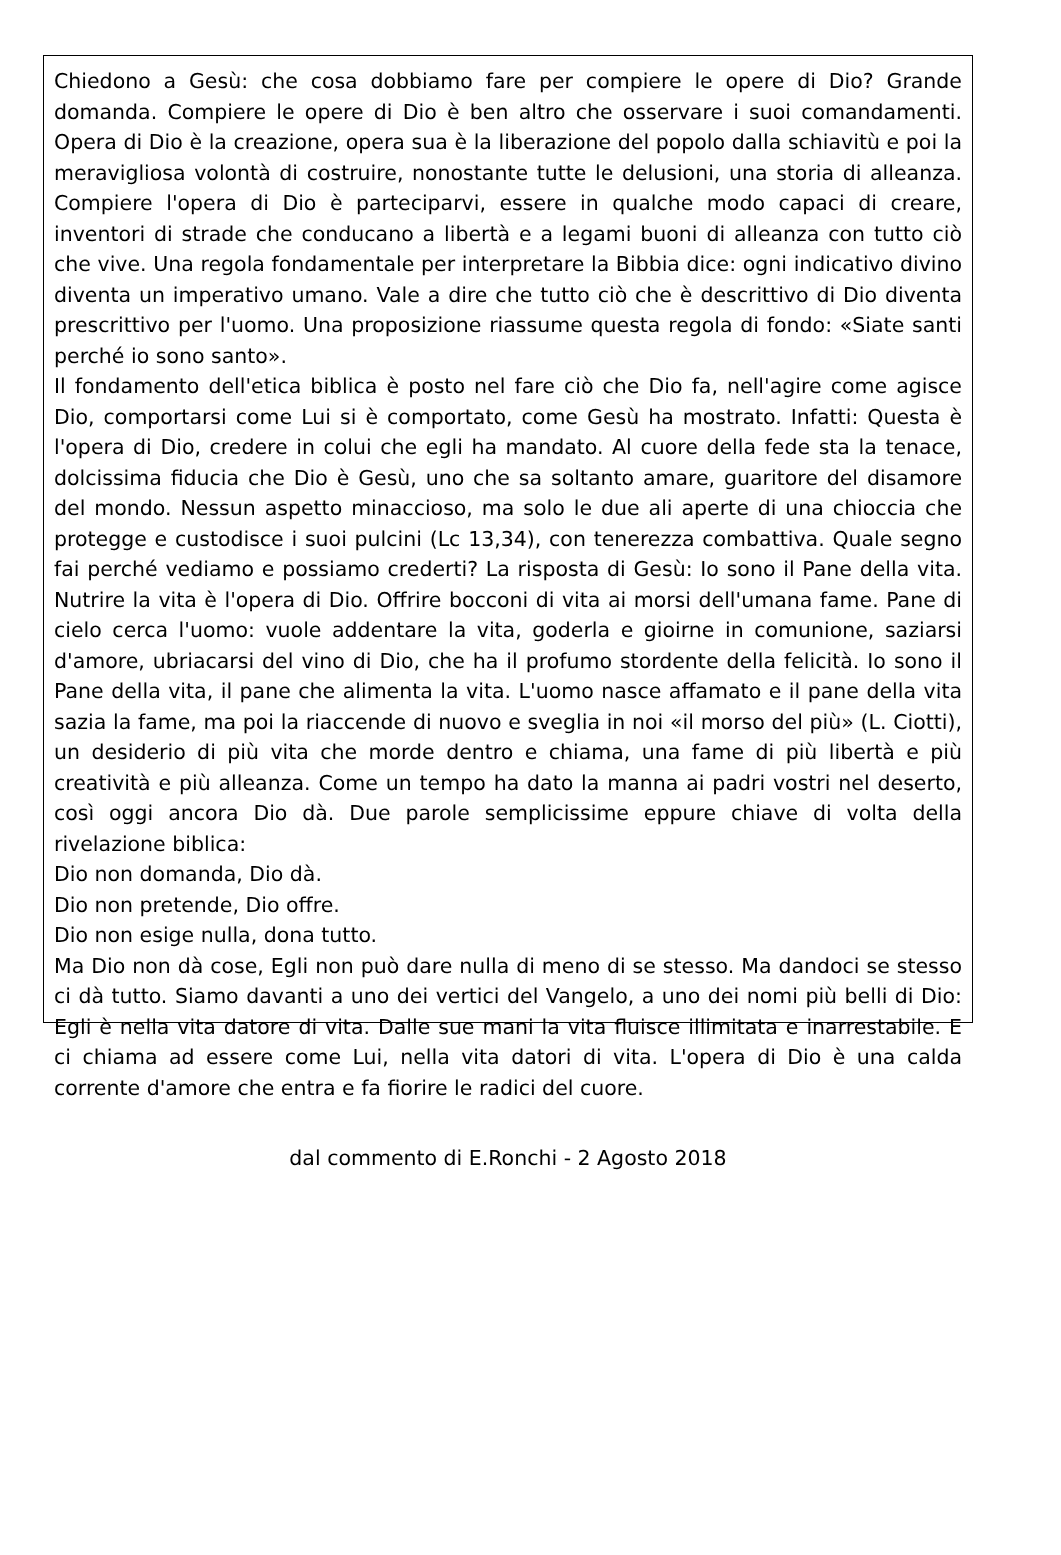Chiedono a Gesù: che cosa dobbiamo fare per compiere le opere di Dio? Grande domanda. Compiere le opere di Dio è ben altro che osservare i suoi comandamenti. Opera di Dio è la creazione, opera sua è la liberazione del popolo dalla schiavitù e poi la meravigliosa volontà di costruire, nonostante tutte le delusioni, una storia di alleanza. Compiere l'opera di Dio è parteciparvi, essere in qualche modo capaci di creare, inventori di strade che conducano a libertà e a legami buoni di alleanza con tutto ciò che vive. Una regola fondamentale per interpretare la Bibbia dice: ogni indicativo divino diventa un imperativo umano. Vale a dire che tutto ciò che è descrittivo di Dio diventa prescrittivo per l'uomo. Una proposizione riassume questa regola di fondo: «Siate santi perché io sono santo».
Il fondamento dell'etica biblica è posto nel fare ciò che Dio fa, nell'agire come agisce Dio, comportarsi come Lui si è comportato, come Gesù ha mostrato. Infatti: Questa è l'opera di Dio, credere in colui che egli ha mandato. Al cuore della fede sta la tenace, dolcissima fiducia che Dio è Gesù, uno che sa soltanto amare, guaritore del disamore del mondo. Nessun aspetto minaccioso, ma solo le due ali aperte di una chioccia che protegge e custodisce i suoi pulcini (Lc 13,34), con tenerezza combattiva. Quale segno fai perché vediamo e possiamo crederti? La risposta di Gesù: Io sono il Pane della vita. Nutrire la vita è l'opera di Dio. Offrire bocconi di vita ai morsi dell'umana fame. Pane di cielo cerca l'uomo: vuole addentare la vita, goderla e gioirne in comunione, saziarsi d'amore, ubriacarsi del vino di Dio, che ha il profumo stordente della felicità. Io sono il Pane della vita, il pane che alimenta la vita. L'uomo nasce affamato e il pane della vita sazia la fame, ma poi la riaccende di nuovo e sveglia in noi «il morso del più» (L. Ciotti), un desiderio di più vita che morde dentro e chiama, una fame di più libertà e più creatività e più alleanza. Come un tempo ha dato la manna ai padri vostri nel deserto, così oggi ancora Dio dà. Due parole semplicissime eppure chiave di volta della rivelazione biblica:
Dio non domanda, Dio dà.
Dio non pretende, Dio offre.
Dio non esige nulla, dona tutto.
Ma Dio non dà cose, Egli non può dare nulla di meno di se stesso. Ma dandoci se stesso ci dà tutto. Siamo davanti a uno dei vertici del Vangelo, a uno dei nomi più belli di Dio: Egli è nella vita datore di vita. Dalle sue mani la vita fluisce illimitata e inarrestabile. E ci chiama ad essere come Lui, nella vita datori di vita. L'opera di Dio è una calda corrente d'amore che entra e fa fiorire le radici del cuore.
dal commento di E.Ronchi - 2 Agosto 2018